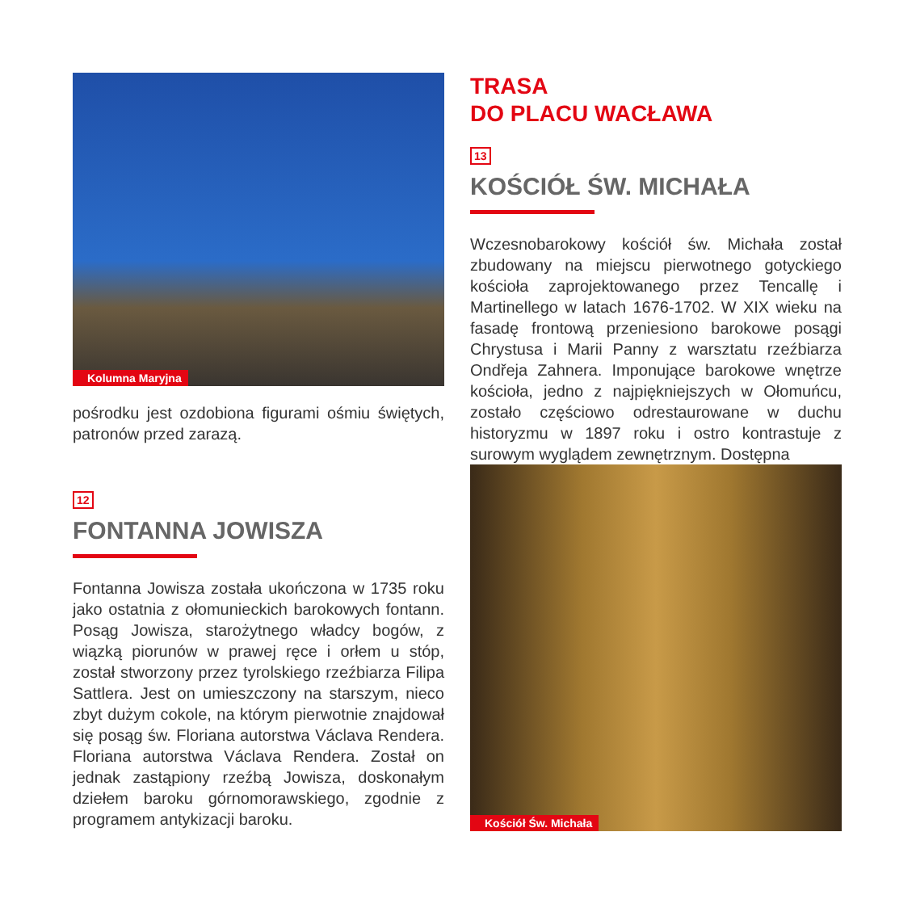Kolumna Maryjna
pośrodku jest ozdobiona figurami ośmiu świętych, patronów przed zarazą.
12
FONTANNA JOWISZA
Fontanna Jowisza została ukończona w 1735 roku jako ostatnia z ołomunieckich barokowych fontann. Posąg Jowisza, starożytnego władcy bogów, z wiązką piorunów w prawej ręce i orłem u stóp, został stworzony przez tyrolskiego rzeźbiarza Filipa Sattlera. Jest on umieszczony na starszym, nieco zbyt dużym cokole, na którym pierwotnie znajdował się posąg św. Floriana autorstwa Václava Rendera. Floriana autorstwa Václava Rendera. Został on jednak zastąpiony rzeźbą Jowisza, doskonałym dziełem baroku górnomorawskiego, zgodnie z programem antykizacji baroku.
TRASA
DO PLACU WACŁAWA
13
KOŚCIÓŁ ŚW. MICHAŁA
Wczesnobarokowy kościół św. Michała został zbudowany na miejscu pierwotnego gotyckiego kościoła zaprojektowanego przez Tencallę i Martinellego w latach 1676-1702. W XIX wieku na fasadę frontową przeniesiono barokowe posągi Chrystusa i Marii Panny z warsztatu rzeźbiarza Ondřeja Zahnera. Imponujące barokowe wnętrze kościoła, jedno z najpiękniejszych w Ołomuńcu, zostało częściowo odrestaurowane w duchu historyzmu w 1897 roku i ostro kontrastuje z surowym wyglądem zewnętrznym. Dostępna
Kościół Św. Michała